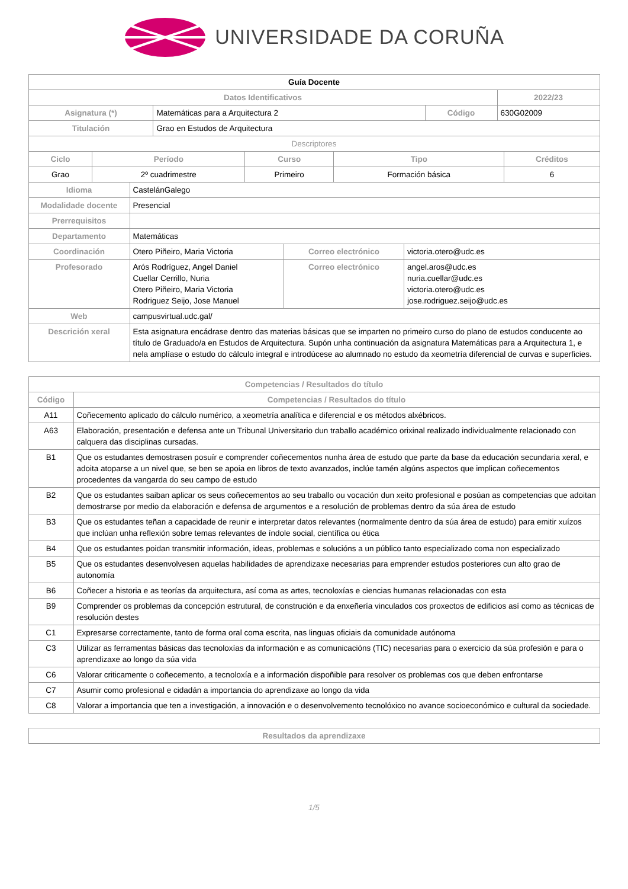UNIVERSIDADE DA CORUÑA
| Guía Docente | | | |
| Datos Identificativos | | | 2022/23 |
| Asignatura (*) | Matemáticas para a Arquitectura 2 | Código | 630G02009 |
| Titulación | Grao en Estudos de Arquitectura | | |
| Descriptores | | | |
| Ciclo | Período | Curso | Tipo | Créditos |
| --- | --- | --- | --- | --- |
| Grao | 2º cuadrimestre | Primeiro | Formación básica | 6 |
| Idioma | CastelánGalego | | |
| Modalidade docente | Presencial | | |
| Prerrequisitos | | | |
| Departamento | Matemáticas | | |
| Coordinación | Otero Piñeiro, Maria Victoria | Correo electrónico | victoria.otero@udc.es |
| Profesorado | Arós Rodríguez, Angel Daniel Cuellar Cerrillo, Nuria Otero Piñeiro, Maria Victoria Rodriguez Seijo, Jose Manuel | Correo electrónico | angel.aros@udc.es nuria.cuellar@udc.es victoria.otero@udc.es jose.rodriguez.seijo@udc.es |
| Web | campusvirtual.udc.gal/ | | |
| Descrición xeral | Esta asignatura encádrase dentro das materias básicas que se imparten no primeiro curso do plano de estudos conducente ao título de Graduado/a en Estudos de Arquitectura. Supón unha continuación da asignatura Matemáticas para a Arquitectura 1, e nela amplíase o estudo do cálculo integral e introdúcese ao alumnado no estudo da xeometría diferencial de curvas e superficies. | | |
| Competencias / Resultados do título | |
| --- | --- |
| Código | Competencias / Resultados do título |
| A11 | Coñecemento aplicado do cálculo numérico, a xeometría analítica e diferencial e os métodos alxébricos. |
| A63 | Elaboración, presentación e defensa ante un Tribunal Universitario dun traballo académico orixinal realizado individualmente relacionado con calquera das disciplinas cursadas. |
| B1 | Que os estudantes demostrasen posuír e comprender coñecementos nunha área de estudo que parte da base da educación secundaria xeral, e adoita atoparse a un nivel que, se ben se apoia en libros de texto avanzados, inclúe tamén algúns aspectos que implican coñecementos procedentes da vangarda do seu campo de estudo |
| B2 | Que os estudantes saiban aplicar os seus coñecementos ao seu traballo ou vocación dun xeito profesional e posúan as competencias que adoitan demostrarse por medio da elaboración e defensa de argumentos e a resolución de problemas dentro da súa área de estudo |
| B3 | Que os estudantes teñan a capacidade de reunir e interpretar datos relevantes (normalmente dentro da súa área de estudo) para emitir xuízos que inclúan unha reflexión sobre temas relevantes de índole social, científica ou ética |
| B4 | Que os estudantes poidan transmitir información, ideas, problemas e solucións a un público tanto especializado coma non especializado |
| B5 | Que os estudantes desenvolvesen aquelas habilidades de aprendizaxe necesarias para emprender estudos posteriores cun alto grao de autonomía |
| B6 | Coñecer a historia e as teorías da arquitectura, así coma as artes, tecnoloxías e ciencias humanas relacionadas con esta |
| B9 | Comprender os problemas da concepción estrutural, de construción e da enxeñería vinculados cos proxectos de edificios así como as técnicas de resolución destes |
| C1 | Expresarse correctamente, tanto de forma oral coma escrita, nas linguas oficiais da comunidade autónoma |
| C3 | Utilizar as ferramentas básicas das tecnoloxías da información e as comunicacións (TIC) necesarias para o exercicio da súa profesión e para o aprendizaxe ao longo da súa vida |
| C6 | Valorar criticamente o coñecemento, a tecnoloxía e a información dispoñible para resolver os problemas cos que deben enfrontarse |
| C7 | Asumir como profesional e cidadán a importancia do aprendizaxe ao longo da vida |
| C8 | Valorar a importancia que ten a investigación, a innovación e o desenvolvemento tecnolóxico no avance socioeconómico e cultural da sociedade. |
| Resultados da aprendizaxe |
| --- |
1/5